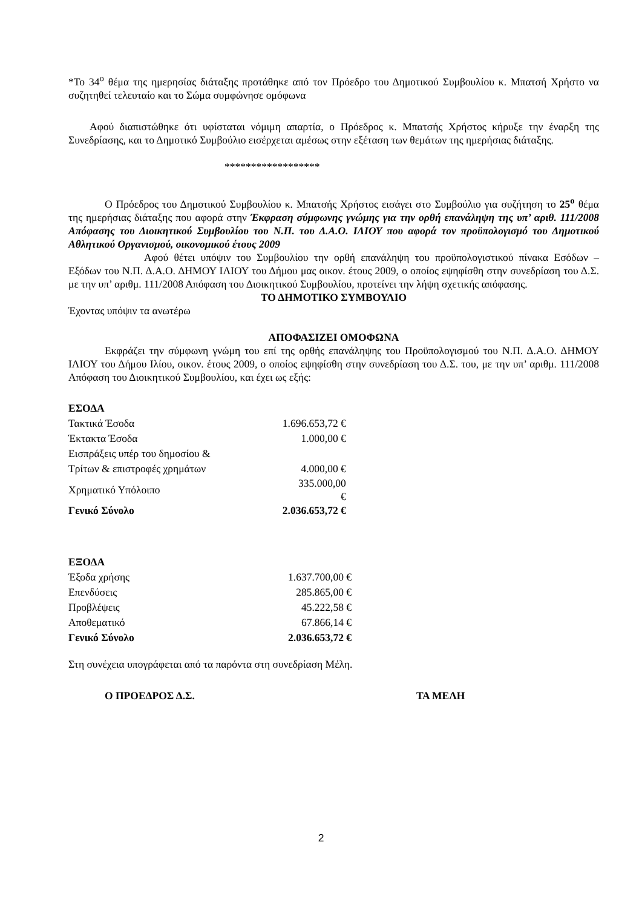*Το 34<sup>ο</sup> θέμα της ημερησίας διάταξης προτάθηκε από τον Πρόεδρο του Δημοτικού Συμβουλίου κ. Μπατσή Χρήστο να συζητηθεί τελευταίο και το Σώμα συμφώνησε ομόφωνα
Αφού διαπιστώθηκε ότι υφίσταται νόμιμη απαρτία, ο Πρόεδρος κ. Μπατσής Χρήστος κήρυξε την έναρξη της Συνεδρίασης, και το Δημοτικό Συμβούλιο εισέρχεται αμέσως στην εξέταση των θεμάτων της ημερήσιας διάταξης.
******************
Ο Πρόεδρος του Δημοτικού Συμβουλίου κ. Μπατσής Χρήστος εισάγει στο Συμβούλιο για συζήτηση το 25<sup>ο</sup> θέμα της ημερήσιας διάταξης που αφορά στην Έκφραση σύμφωνης γνώμης για την ορθή επανάληψη της υπ’ αριθ. 111/2008 Απόφασης του Διοικητικού Συμβουλίου του Ν.Π. του Δ.Α.Ο. ΙΛΙΟΥ που αφορά τον προϋπολογισμό του Δημοτικού Αθλητικού Οργανισμού, οικονομικού έτους 2009
Αφού θέτει υπόψιν του Συμβουλίου την ορθή επανάληψη του προϋπολογιστικού πίνακα Εσόδων – Εξόδων του Ν.Π. Δ.Α.Ο. ΔΗΜΟΥ ΙΛΙΟΥ του Δήμου μας οικον. έτους 2009, ο οποίος εψηφίσθη στην συνεδρίαση του Δ.Σ. με την υπ’ αριθμ. 111/2008 Απόφαση του Διοικητικού Συμβουλίου, προτείνει την λήψη σχετικής απόφασης.
ΤΟ ΔΗΜΟΤΙΚΟ ΣΥΜΒΟΥΛΙΟ
Έχοντας υπόψιν τα ανωτέρω
ΑΠΟΦΑΣΙΖΕΙ ΟΜΟΦΩΝΑ
Εκφράζει την σύμφωνη γνώμη του επί της ορθής επανάληψης του Προϋπολογισμού του Ν.Π. Δ.Α.Ο. ΔΗΜΟΥ ΙΛΙΟΥ του Δήμου Ιλίου, οικον. έτους 2009, ο οποίος εψηφίσθη στην συνεδρίαση του Δ.Σ. του, με την υπ’ αριθμ. 111/2008 Απόφαση του Διοικητικού Συμβουλίου, και έχει ως εξής:
| ΕΣΟΔΑ | |
| Τακτικά Έσοδα | 1.696.653,72 € |
| Έκτακτα Έσοδα | 1.000,00 € |
| Εισπράξεις υπέρ του δημοσίου & | |
| Τρίτων & επιστροφές χρημάτων | 4.000,00 € |
| Χρηματικό Υπόλοιπο | 335.000,00 € |
| Γενικό Σύνολο | 2.036.653,72 € |
| ΕΞΟΔΑ | |
| Έξοδα χρήσης | 1.637.700,00 € |
| Επενδύσεις | 285.865,00 € |
| Προβλέψεις | 45.222,58 € |
| Αποθεματικό | 67.866,14 € |
| Γενικό Σύνολο | 2.036.653,72 € |
Στη συνέχεια υπογράφεται από τα παρόντα στη συνεδρίαση Μέλη.
Ο ΠΡΟΕΔΡΟΣ Δ.Σ. ΤΑ ΜΕΛΗ
2